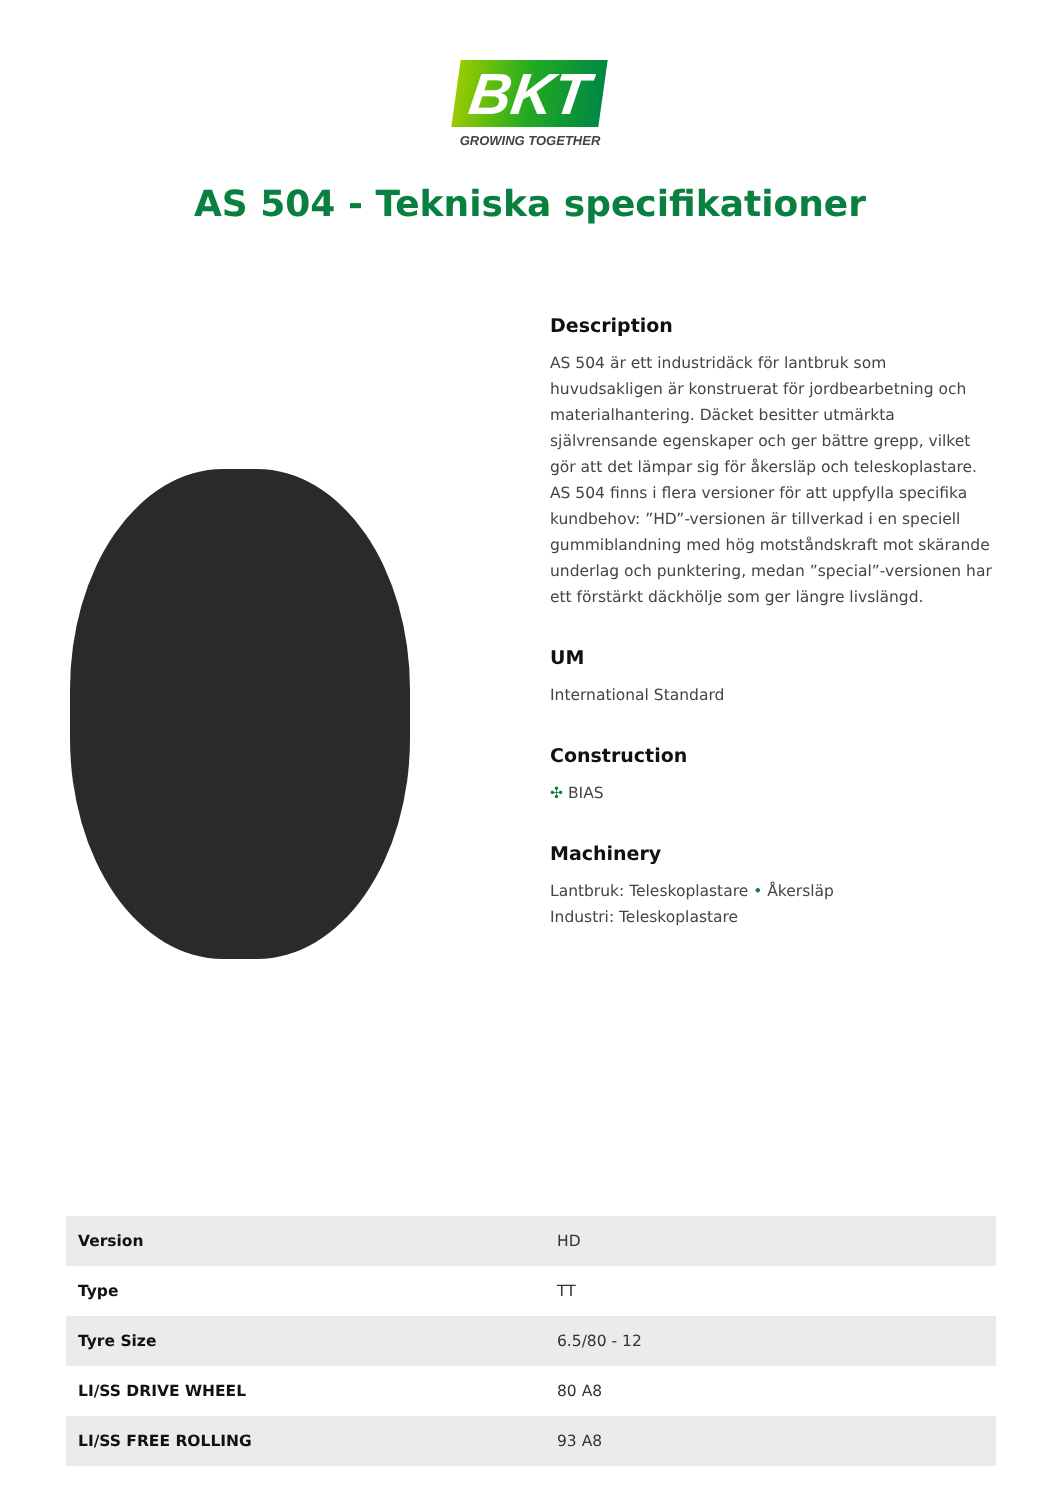BKT
GROWING TOGETHER
AS 504 - Tekniska specifikationer
Description
AS 504 är ett industridäck för lantbruk som huvudsakligen är konstruerat för jordbearbetning och materialhantering. Däcket besitter utmärkta självrensande egenskaper och ger bättre grepp, vilket gör att det lämpar sig för åkersläp och teleskoplastare. AS 504 finns i flera versioner för att uppfylla specifika kundbehov: ”HD”-versionen är tillverkad i en speciell gummiblandning med hög motståndskraft mot skärande underlag och punktering, medan ”special”-versionen har ett förstärkt däckhölje som ger längre livslängd.
UM
International Standard
Construction
✣ BIAS
Machinery
Lantbruk: Teleskoplastare • Åkersläp
Industri: Teleskoplastare
| Version | HD |
| Type | TT |
| Tyre Size | 6.5/80 - 12 |
| LI/SS DRIVE WHEEL | 80 A8 |
| LI/SS FREE ROLLING | 93 A8 |